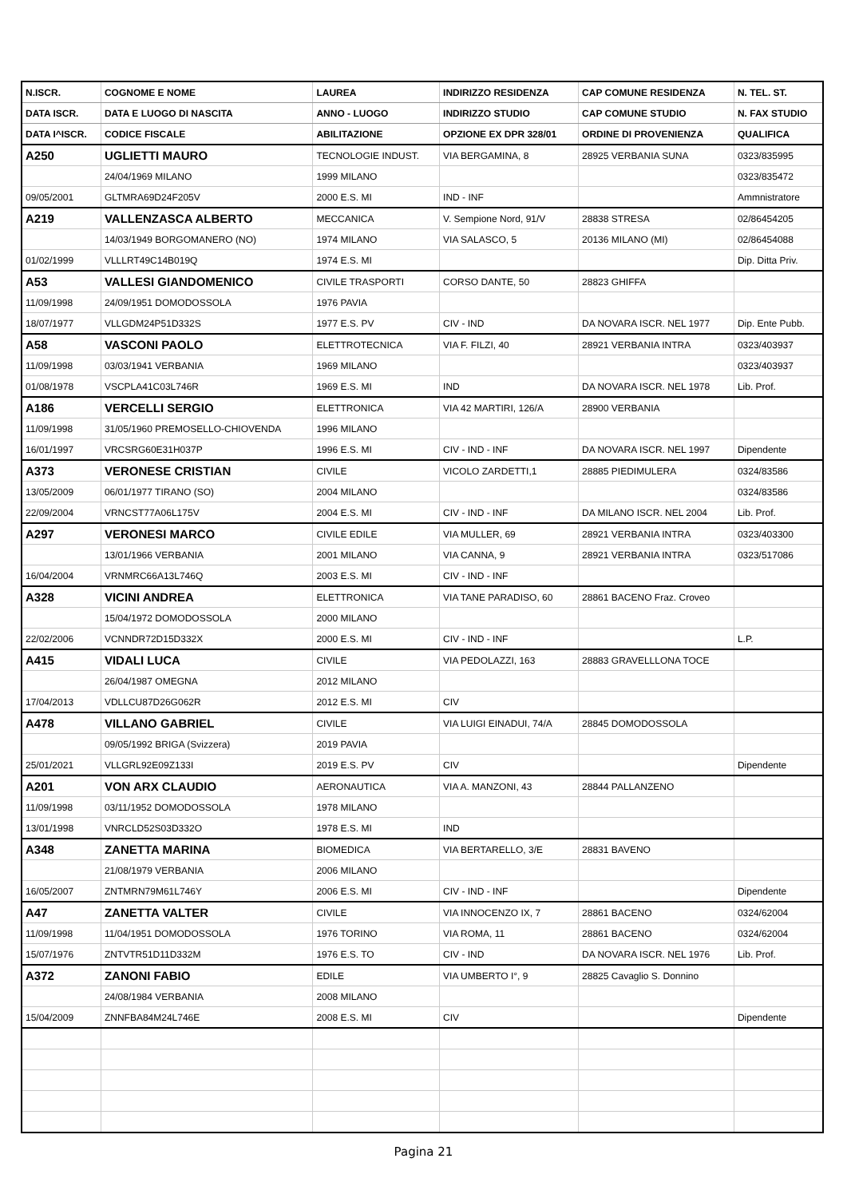| N.ISCR. | COGNOME E NOME | LAUREA | INDIRIZZO RESIDENZA | CAP COMUNE RESIDENZA | N. TEL. ST. |
| --- | --- | --- | --- | --- | --- |
| DATA ISCR. | DATA E LUOGO DI NASCITA | ANNO - LUOGO | INDIRIZZO STUDIO | CAP COMUNE STUDIO | N. FAX STUDIO |
| DATA I^ISCR. | CODICE FISCALE | ABILITAZIONE | OPZIONE EX DPR 328/01 | ORDINE DI PROVENIENZA | QUALIFICA |
| A250 | UGLIETTI MAURO | TECNOLOGIE INDUST. | VIA BERGAMINA, 8 | 28925 VERBANIA SUNA | 0323/835995 |
| | 24/04/1969 MILANO | 1999 MILANO | | | 0323/835472 |
| 09/05/2001 | GLTMRA69D24F205V | 2000 E.S. MI | IND - INF | | Ammnistratore |
| A219 | VALLENZASCA ALBERTO | MECCANICA | V. Sempione Nord, 91/V | 28838 STRESA | 02/86454205 |
| | 14/03/1949 BORGOMANERO (NO) | 1974 MILANO | VIA SALASCO, 5 | 20136 MILANO (MI) | 02/86454088 |
| 01/02/1999 | VLLLRT49C14B019Q | 1974 E.S. MI | | | Dip. Ditta Priv. |
| A53 | VALLESI GIANDOMENICO | CIVILE TRASPORTI | CORSO DANTE, 50 | 28823 GHIFFA | |
| 11/09/1998 | 24/09/1951 DOMODOSSOLA | 1976 PAVIA | | | |
| 18/07/1977 | VLLGDM24P51D332S | 1977 E.S. PV | CIV - IND | DA NOVARA ISCR. NEL 1977 | Dip. Ente Pubb. |
| A58 | VASCONI PAOLO | ELETTROTECNICA | VIA F. FILZI, 40 | 28921 VERBANIA INTRA | 0323/403937 |
| 11/09/1998 | 03/03/1941 VERBANIA | 1969 MILANO | | | 0323/403937 |
| 01/08/1978 | VSCPLA41C03L746R | 1969 E.S. MI | IND | DA NOVARA ISCR. NEL 1978 | Lib. Prof. |
| A186 | VERCELLI SERGIO | ELETTRONICA | VIA 42 MARTIRI, 126/A | 28900 VERBANIA | |
| 11/09/1998 | 31/05/1960 PREMOSELLO-CHIOVENDA | 1996 MILANO | | | |
| 16/01/1997 | VRCSRG60E31H037P | 1996 E.S. MI | CIV - IND - INF | DA NOVARA ISCR. NEL 1997 | Dipendente |
| A373 | VERONESE CRISTIAN | CIVILE | VICOLO ZARDETTI,1 | 28885 PIEDIMULERA | 0324/83586 |
| 13/05/2009 | 06/01/1977 TIRANO (SO) | 2004 MILANO | | | 0324/83586 |
| 22/09/2004 | VRNCST77A06L175V | 2004 E.S. MI | CIV - IND - INF | DA MILANO ISCR. NEL 2004 | Lib. Prof. |
| A297 | VERONESI MARCO | CIVILE EDILE | VIA MULLER, 69 | 28921 VERBANIA INTRA | 0323/403300 |
| | 13/01/1966 VERBANIA | 2001 MILANO | VIA CANNA, 9 | 28921 VERBANIA INTRA | 0323/517086 |
| 16/04/2004 | VRNMRC66A13L746Q | 2003 E.S. MI | CIV - IND - INF | | |
| A328 | VICINI ANDREA | ELETTRONICA | VIA TANE PARADISO, 60 | 28861 BACENO Fraz. Croveo | |
| | 15/04/1972 DOMODOSSOLA | 2000 MILANO | | | |
| 22/02/2006 | VCNNDR72D15D332X | 2000 E.S. MI | CIV - IND - INF | | L.P. |
| A415 | VIDALI LUCA | CIVILE | VIA PEDOLAZZI, 163 | 28883 GRAVELLLONA TOCE | |
| | 26/04/1987 OMEGNA | 2012 MILANO | | | |
| 17/04/2013 | VDLLCU87D26G062R | 2012 E.S. MI | CIV | | |
| A478 | VILLANO GABRIEL | CIVILE | VIA LUIGI EINADUI, 74/A | 28845 DOMODOSSOLA | |
| | 09/05/1992 BRIGA (Svizzera) | 2019 PAVIA | | | |
| 25/01/2021 | VLLGRL92E09Z133I | 2019 E.S. PV | CIV | | Dipendente |
| A201 | VON ARX CLAUDIO | AERONAUTICA | VIA A. MANZONI, 43 | 28844 PALLANZENO | |
| 11/09/1998 | 03/11/1952 DOMODOSSOLA | 1978 MILANO | | | |
| 13/01/1998 | VNRCLD52S03D332O | 1978 E.S. MI | IND | | |
| A348 | ZANETTA MARINA | BIOMEDICA | VIA BERTARELLO, 3/E | 28831 BAVENO | |
| | 21/08/1979 VERBANIA | 2006 MILANO | | | |
| 16/05/2007 | ZNTMRN79M61L746Y | 2006 E.S. MI | CIV - IND - INF | | Dipendente |
| A47 | ZANETTA VALTER | CIVILE | VIA INNOCENZO IX, 7 | 28861 BACENO | 0324/62004 |
| 11/09/1998 | 11/04/1951 DOMODOSSOLA | 1976 TORINO | VIA ROMA, 11 | 28861 BACENO | 0324/62004 |
| 15/07/1976 | ZNTVTR51D11D332M | 1976 E.S. TO | CIV - IND | DA NOVARA ISCR. NEL 1976 | Lib. Prof. |
| A372 | ZANONI FABIO | EDILE | VIA UMBERTO I°, 9 | 28825 Cavaglio S. Donnino | |
| | 24/08/1984 VERBANIA | 2008 MILANO | | | |
| 15/04/2009 | ZNNFBA84M24L746E | 2008 E.S. MI | CIV | | Dipendente |
Pagina 21